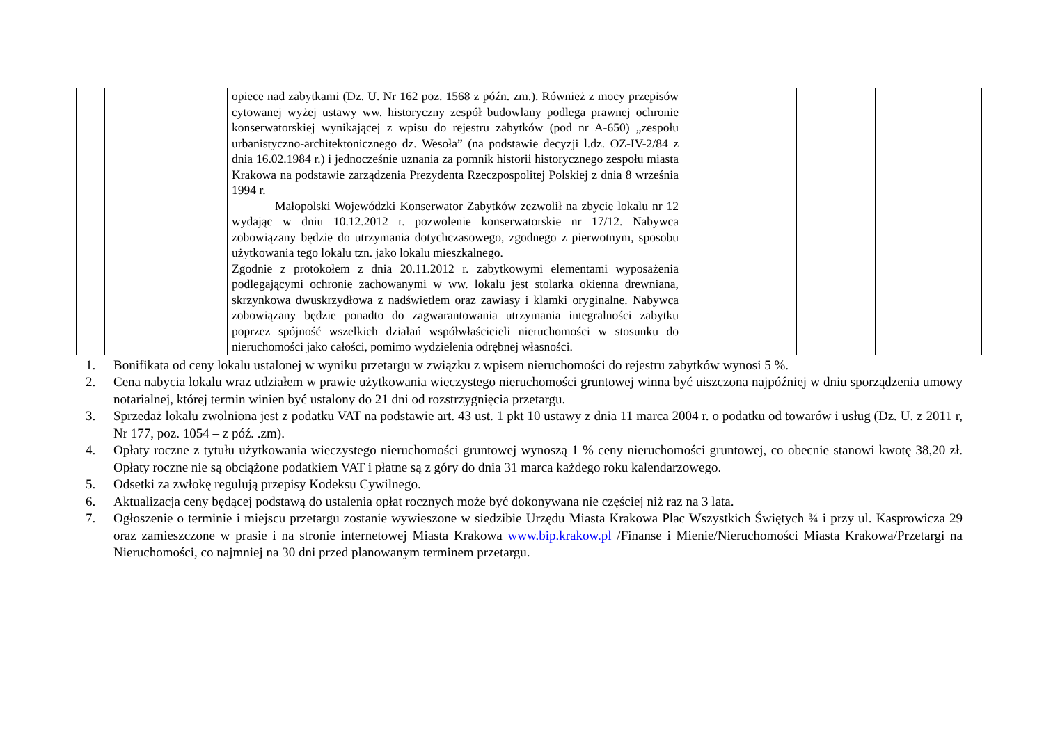| | | opiece nad zabytkami (Dz. U. Nr 162 poz. 1568 z późn. zm.). Również z mocy przepisów cytowanej wyżej ustawy ww. historyczny zespół budowlany podlega prawnej ochronie konserwatorskiej wynikającej z wpisu do rejestru zabytków (pod nr A-650) „zespołu urbanistyczno-architektonicznego dz. Wesoła” (na podstawie decyzji l.dz. OZ-IV-2/84 z dnia 16.02.1984 r.) i jednocześnie uznania za pomnik historii historycznego zespołu miasta Krakowa na podstawie zarządzenia Prezydenta Rzeczpospolitej Polskiej z dnia 8 września 1994 r. Małopolski Wojewódzki Konserwator Zabytków zezwolił na zbycie lokalu nr 12 wydając w dniu 10.12.2012 r. pozwolenie konserwatorskie nr 17/12. Nabywca zobowiązany będzie do utrzymania dotychczasowego, zgodnego z pierwotnym, sposobu użytkowania tego lokalu tzn. jako lokalu mieszkalnego. Zgodnie z protokołem z dnia 20.11.2012 r. zabytkowymi elementami wyposażenia podlegającymi ochronie zachowanymi w ww. lokalu jest stolarka okienna drewniana, skrzynkowa dwuskrzydłowa z nadświetlem oraz zawiasy i klamki oryginalne. Nabywca zobowiązany będzie ponadto do zagwarantowania utrzymania integralności zabytku poprzez spójność wszelkich działań współwłaścicieli nieruchomości w stosunku do nieruchomości jako całości, pomimo wydzielenia odrębnej własności. | | | |
1. Bonifikata od ceny lokalu ustalonej w wyniku przetargu w związku z wpisem nieruchomości do rejestru zabytków wynosi 5 %.
2. Cena nabycia lokalu wraz udziałem w prawie użytkowania wieczystego nieruchomości gruntowej winna być uiszczona najpóźniej w dniu sporządzenia umowy notarialnej, której termin winien być ustalony do 21 dni od rozstrzygnięcia przetargu.
3. Sprzedaż lokalu zwolniona jest z podatku VAT na podstawie art. 43 ust. 1 pkt 10 ustawy z dnia 11 marca 2004 r. o podatku od towarów i usług (Dz. U. z 2011 r, Nr 177, poz. 1054 – z póź. .zm).
4. Opłaty roczne z tytułu użytkowania wieczystego nieruchomości gruntowej wynoszą 1 % ceny nieruchomości gruntowej, co obecnie stanowi kwotę 38,20 zł. Opłaty roczne nie są obciążone podatkiem VAT i płatne są z góry do dnia 31 marca każdego roku kalendarzowego.
5. Odsetki za zwłokę regulują przepisy Kodeksu Cywilnego.
6. Aktualizacja ceny będącej podstawą do ustalenia opłat rocznych może być dokonywana nie częściej niż raz na 3 lata.
7. Ogłoszenie o terminie i miejscu przetargu zostanie wywieszone w siedzibie Urzędu Miasta Krakowa Plac Wszystkich Świętych ¾ i przy ul. Kasprowicza 29 oraz zamieszczone w prasie i na stronie internetowej Miasta Krakowa www.bip.krakow.pl /Finanse i Mienie/Nieruchomości Miasta Krakowa/Przetargi na Nieruchomości, co najmniej na 30 dni przed planowanym terminem przetargu.